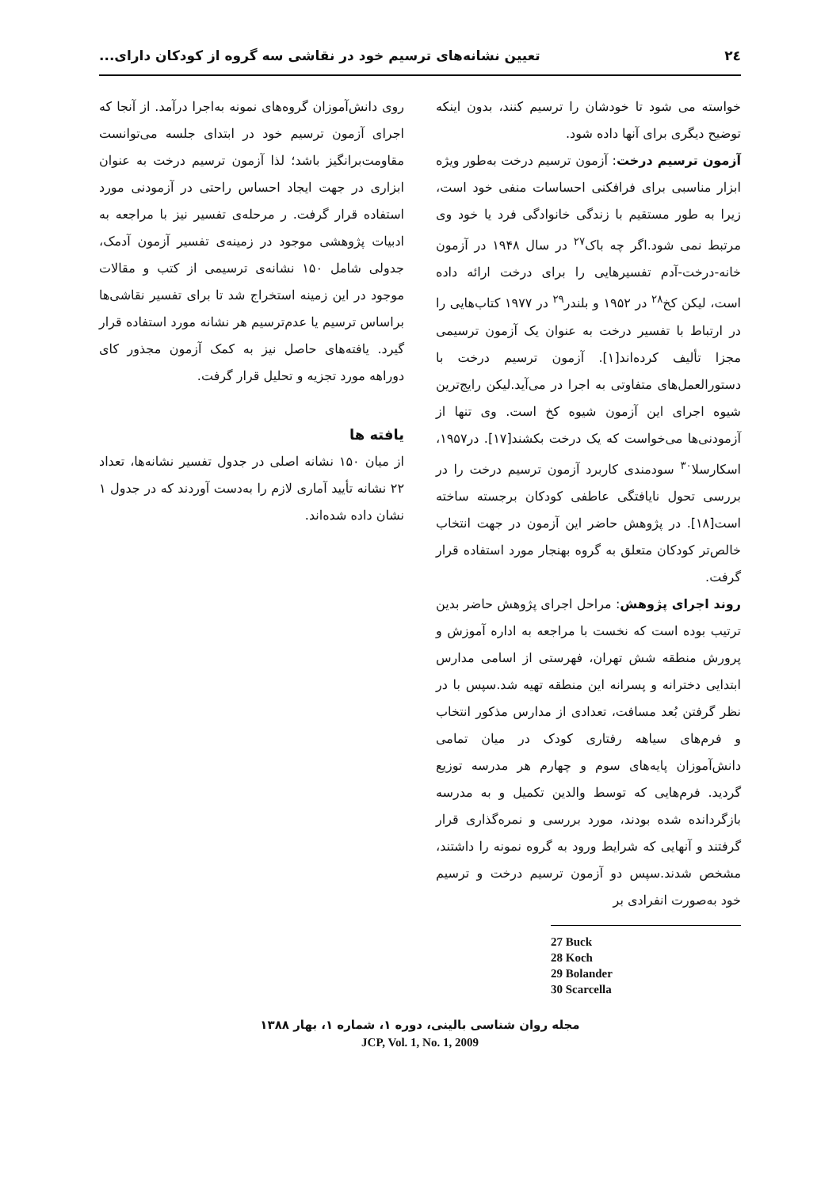۲٤ تعیین نشانه‌های ترسیم خود در نقاشی سه گروه از کودکان دارای...
خواسته می شود تا خودشان را ترسیم کنند، بدون اینکه توضیح دیگری برای آنها داده شود.
آزمون ترسیم درخت: آزمون ترسیم درخت به‌طور ویژه ابزار مناسبی برای فرافکنی احساسات منفی خود است، زیرا به طور مستقیم با زندگی خانوادگی فرد یا خود وی مرتبط نمی شود.اگر چه باک<sup>۲۷</sup> در سال ۱۹۴۸ در آزمون خانه-درخت-آدم تفسیرهایی را برای درخت ارائه داده است، لیکن کخ<sup>۲۸</sup> در ۱۹۵۲ و بلندر<sup>۲۹</sup> در ۱۹۷۷ کتاب‌هایی را در ارتباط با تفسیر درخت به عنوان یک آزمون ترسیمی مجزا تألیف کرده‌اند[۱]. آزمون ترسیم درخت با دستورالعمل‌های متفاوتی به اجرا در می‌آید.لیکن رایج‌ترین شیوه اجرای این آزمون شیوه کخ است. وی تنها از آزمودنی‌ها می‌خواست که یک درخت بکشند[۱۷]. در۱۹۵۷، اسکارسلا<sup>۳۰</sup> سودمندی کاربرد آزمون ترسیم درخت را در بررسی تحول نایافتگی عاطفی کودکان برجسته ساخته است[۱۸]. در پژوهش حاضر این آزمون در جهت انتخاب خالص‌تر کودکان متعلق به گروه بهنجار مورد استفاده قرار گرفت.
روند اجرای پژوهش: مراحل اجرای پژوهش حاضر بدین ترتیب بوده است که نخست با مراجعه به اداره آموزش و پرورش منطقه شش تهران، فهرستی از اسامی مدارس ابتدایی دخترانه و پسرانه این منطقه تهیه شد.سپس با در نظر گرفتن بُعد مسافت، تعدادی از مدارس مذکور انتخاب و فرم‌های سیاهه رفتاری کودک در میان تمامی دانش‌آموزان پایه‌های سوم و چهارم هر مدرسه توزیع گردید. فرم‌هایی که توسط والدین تکمیل و به مدرسه بازگردانده شده بودند، مورد بررسی و نمره‌گذاری قرار گرفتند و آنهایی که شرایط ورود به گروه نمونه را داشتند، مشخص شدند.سپس دو آزمون ترسیم درخت و ترسیم خود به‌صورت انفرادی بر
27 Buck
28 Koch
29 Bolander
30 Scarcella
روی دانش‌آموزان گروه‌های نمونه به‌اجرا درآمد. از آنجا که اجرای آزمون ترسیم خود در ابتدای جلسه می‌توانست مقاومت‌برانگیز باشد؛ لذا آزمون ترسیم درخت به عنوان ابزاری در جهت ایجاد احساس راحتی در آزمودنی مورد استفاده قرار گرفت. ر مرحله‌ی تفسیر نیز با مراجعه به ادبیات پژوهشی موجود در زمینه‌ی تفسیر آزمون آدمک، جدولی شامل ۱۵۰ نشانه‌ی ترسیمی از کتب و مقالات موجود در این زمینه استخراج شد تا برای تفسیر نقاشی‌ها براساس ترسیم یا عدم‌ترسیم هر نشانه مورد استفاده قرار گیرد. یافته‌های حاصل نیز به کمک آزمون مجذور کای دوراهه مورد تجزیه و تحلیل قرار گرفت.
یافته ها
از میان ۱۵۰ نشانه اصلی در جدول تفسیر نشانه‌ها، تعداد ۲۲ نشانه تأیید آماری لازم را به‌دست آوردند که در جدول ۱ نشان داده شده‌اند.
مجله روان شناسی بالینی، دوره ۱، شماره ۱، بهار ۱۳۸۸
JCP, Vol. 1, No. 1, 2009